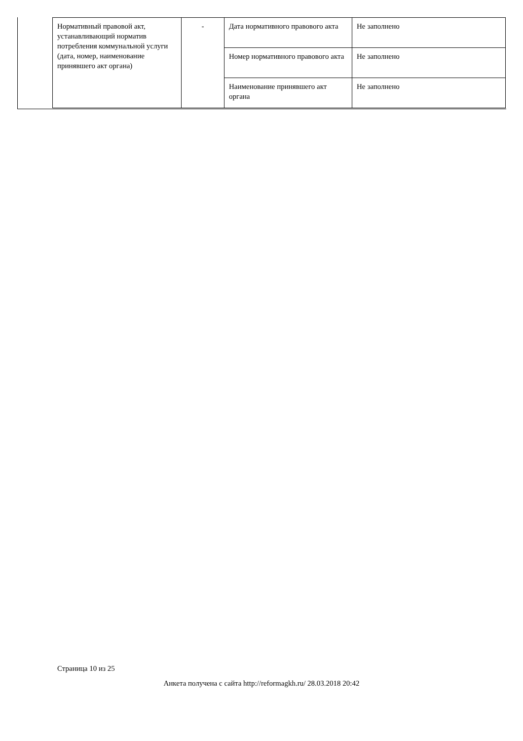| Нормативный правовой акт, устанавливающий норматив потребления коммунальной услуги (дата, номер, наименование принявшего акт органа) | - | Дата нормативного правового акта | Не заполнено |
| | | Номер нормативного правового акта | Не заполнено |
| | | Наименование принявшего акт органа | Не заполнено |
Страница 10 из 25
Анкета получена с сайта http://reformagkh.ru/ 28.03.2018 20:42